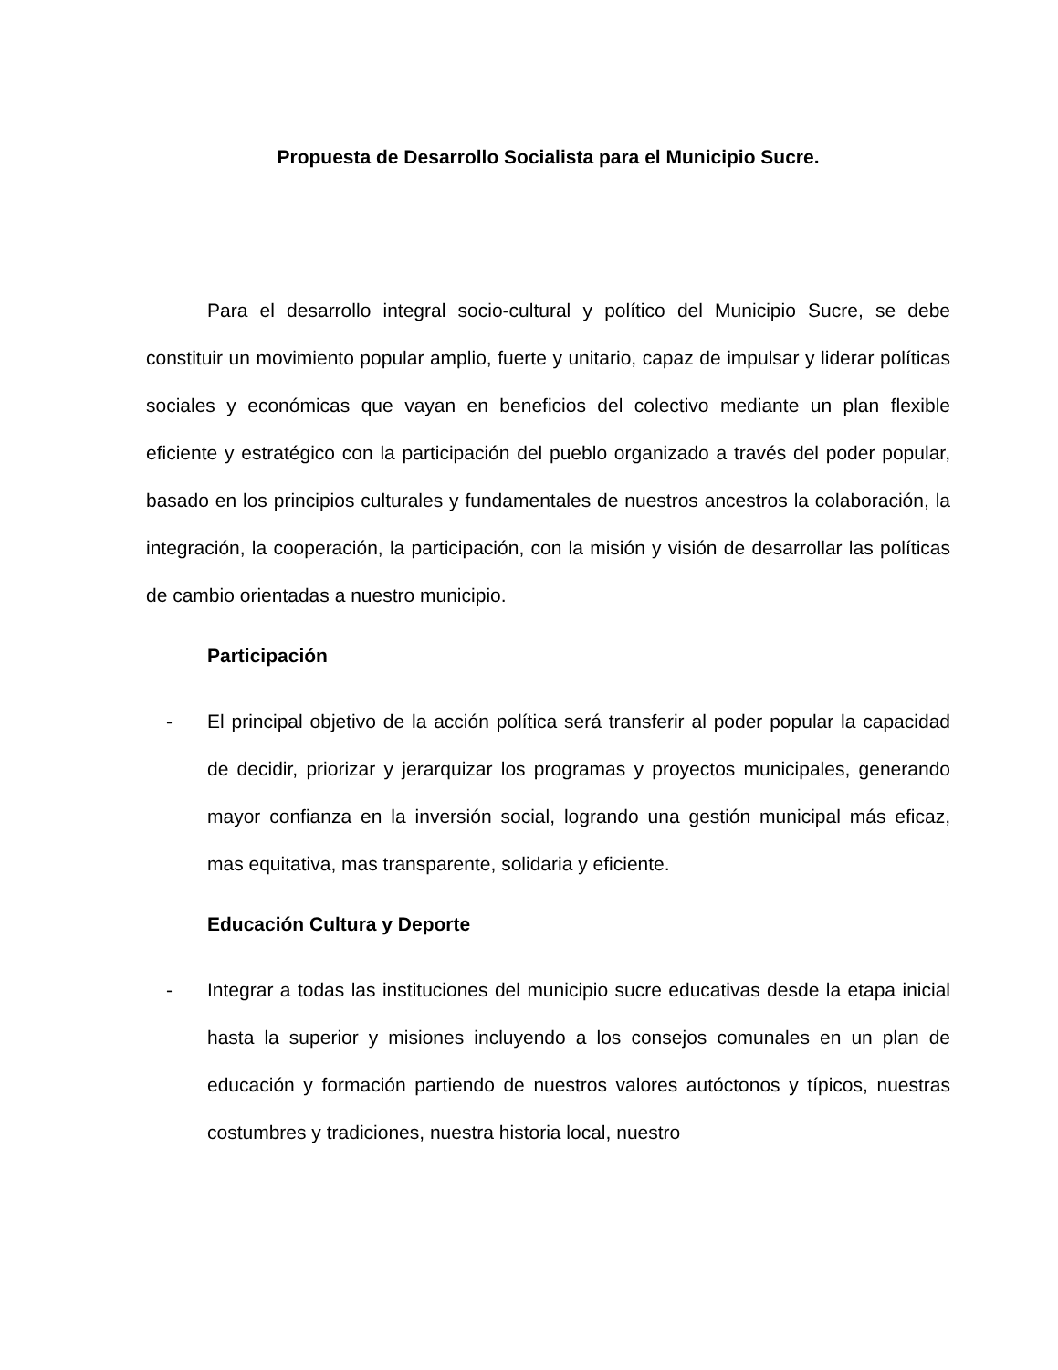Propuesta de Desarrollo Socialista para el Municipio Sucre.
Para el desarrollo integral socio-cultural y político del Municipio Sucre, se debe constituir un movimiento popular amplio, fuerte y unitario, capaz de impulsar y liderar políticas sociales y económicas que vayan en beneficios del colectivo mediante un plan flexible eficiente y estratégico con la participación del pueblo organizado a través del poder popular, basado en los principios culturales y fundamentales de nuestros ancestros la colaboración, la integración, la cooperación, la participación, con la misión y visión de desarrollar las políticas de cambio orientadas a nuestro municipio.
Participación
- El principal objetivo de la acción política será transferir al poder popular la capacidad de decidir, priorizar y jerarquizar los programas y proyectos municipales, generando mayor confianza en la inversión social, logrando una gestión municipal más eficaz, mas equitativa, mas transparente, solidaria y eficiente.
Educación Cultura y Deporte
- Integrar a todas las instituciones del municipio sucre educativas desde la etapa inicial hasta la superior y misiones incluyendo a los consejos comunales en un plan de educación y formación partiendo de nuestros valores autóctonos y típicos, nuestras costumbres y tradiciones, nuestra historia local, nuestro